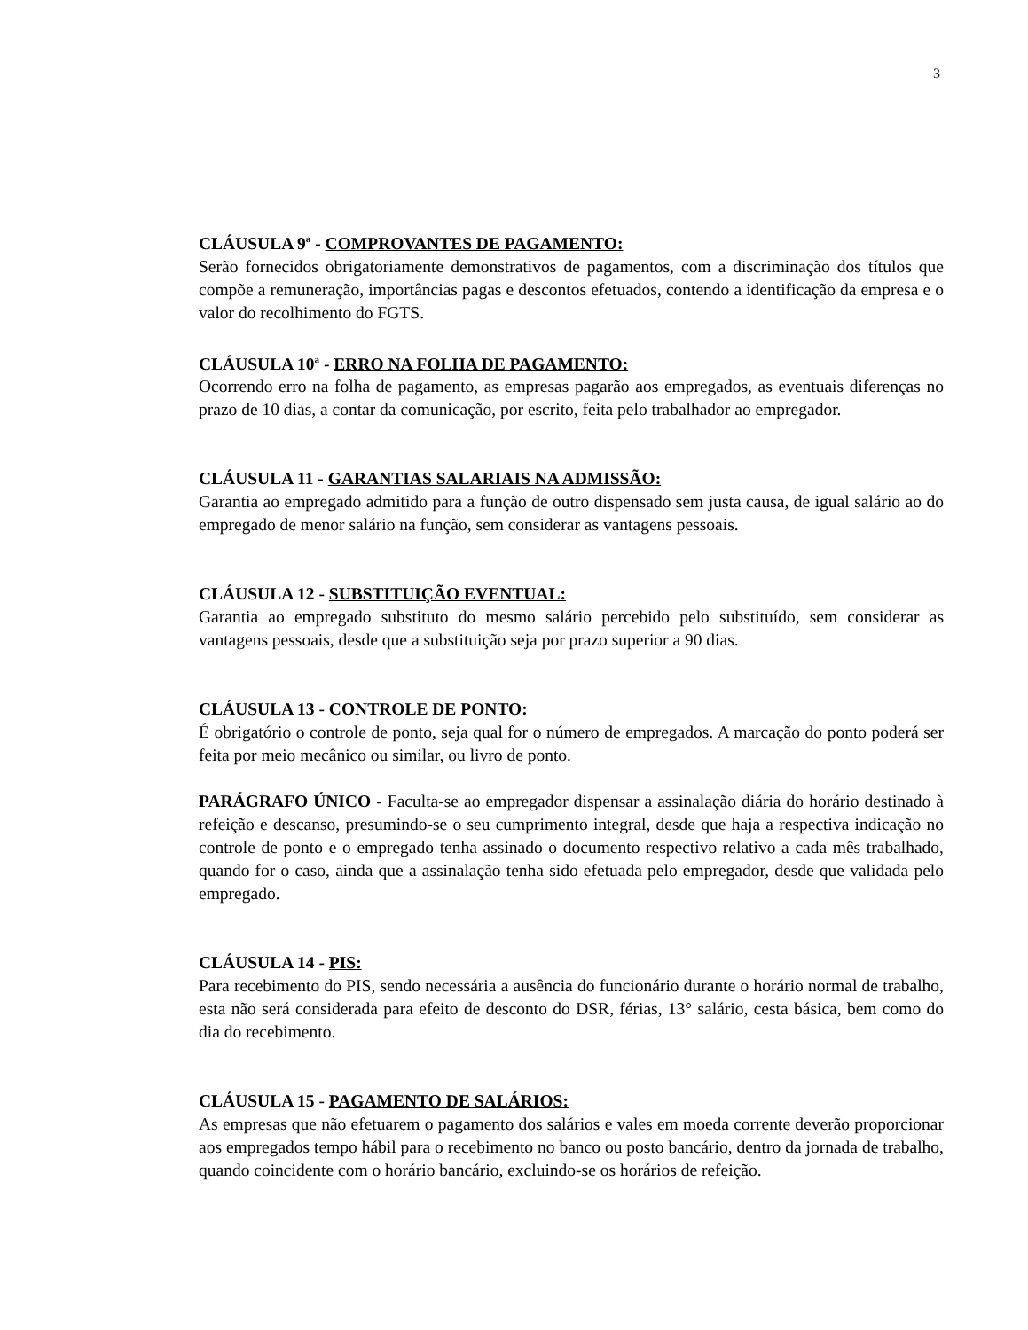3
CLÁUSULA 9<sup>a</sup> - COMPROVANTES DE PAGAMENTO:
Serão fornecidos obrigatoriamente demonstrativos de pagamentos, com a discriminação dos títulos que compõe a remuneração, importâncias pagas e descontos efetuados, contendo a identificação da empresa e o valor do recolhimento do FGTS.
CLÁUSULA 10<sup>a</sup> - ERRO NA FOLHA DE PAGAMENTO:
Ocorrendo erro na folha de pagamento, as empresas pagarão aos empregados, as eventuais diferenças no prazo de 10 dias, a contar da comunicação, por escrito, feita pelo trabalhador ao empregador.
CLÁUSULA 11 - GARANTIAS SALARIAIS NA ADMISSÃO:
Garantia ao empregado admitido para a função de outro dispensado sem justa causa, de igual salário ao do empregado de menor salário na função, sem considerar as vantagens pessoais.
CLÁUSULA 12 - SUBSTITUIÇÃO EVENTUAL:
Garantia ao empregado substituto do mesmo salário percebido pelo substituído, sem considerar as vantagens pessoais, desde que a substituição seja por prazo superior a 90 dias.
CLÁUSULA 13 - CONTROLE DE PONTO:
É obrigatório o controle de ponto, seja qual for o número de empregados. A marcação do ponto poderá ser feita por meio mecânico ou similar, ou livro de ponto.
PARÁGRAFO ÚNICO - Faculta-se ao empregador dispensar a assinalação diária do horário destinado à refeição e descanso, presumindo-se o seu cumprimento integral, desde que haja a respectiva indicação no controle de ponto e o empregado tenha assinado o documento respectivo relativo a cada mês trabalhado, quando for o caso, ainda que a assinalação tenha sido efetuada pelo empregador, desde que validada pelo empregado.
CLÁUSULA 14 - PIS:
Para recebimento do PIS, sendo necessária a ausência do funcionário durante o horário normal de trabalho, esta não será considerada para efeito de desconto do DSR, férias, 13° salário, cesta básica, bem como do dia do recebimento.
CLÁUSULA 15 - PAGAMENTO DE SALÁRIOS:
As empresas que não efetuarem o pagamento dos salários e vales em moeda corrente deverão proporcionar aos empregados tempo hábil para o recebimento no banco ou posto bancário, dentro da jornada de trabalho, quando coincidente com o horário bancário, excluindo-se os horários de refeição.